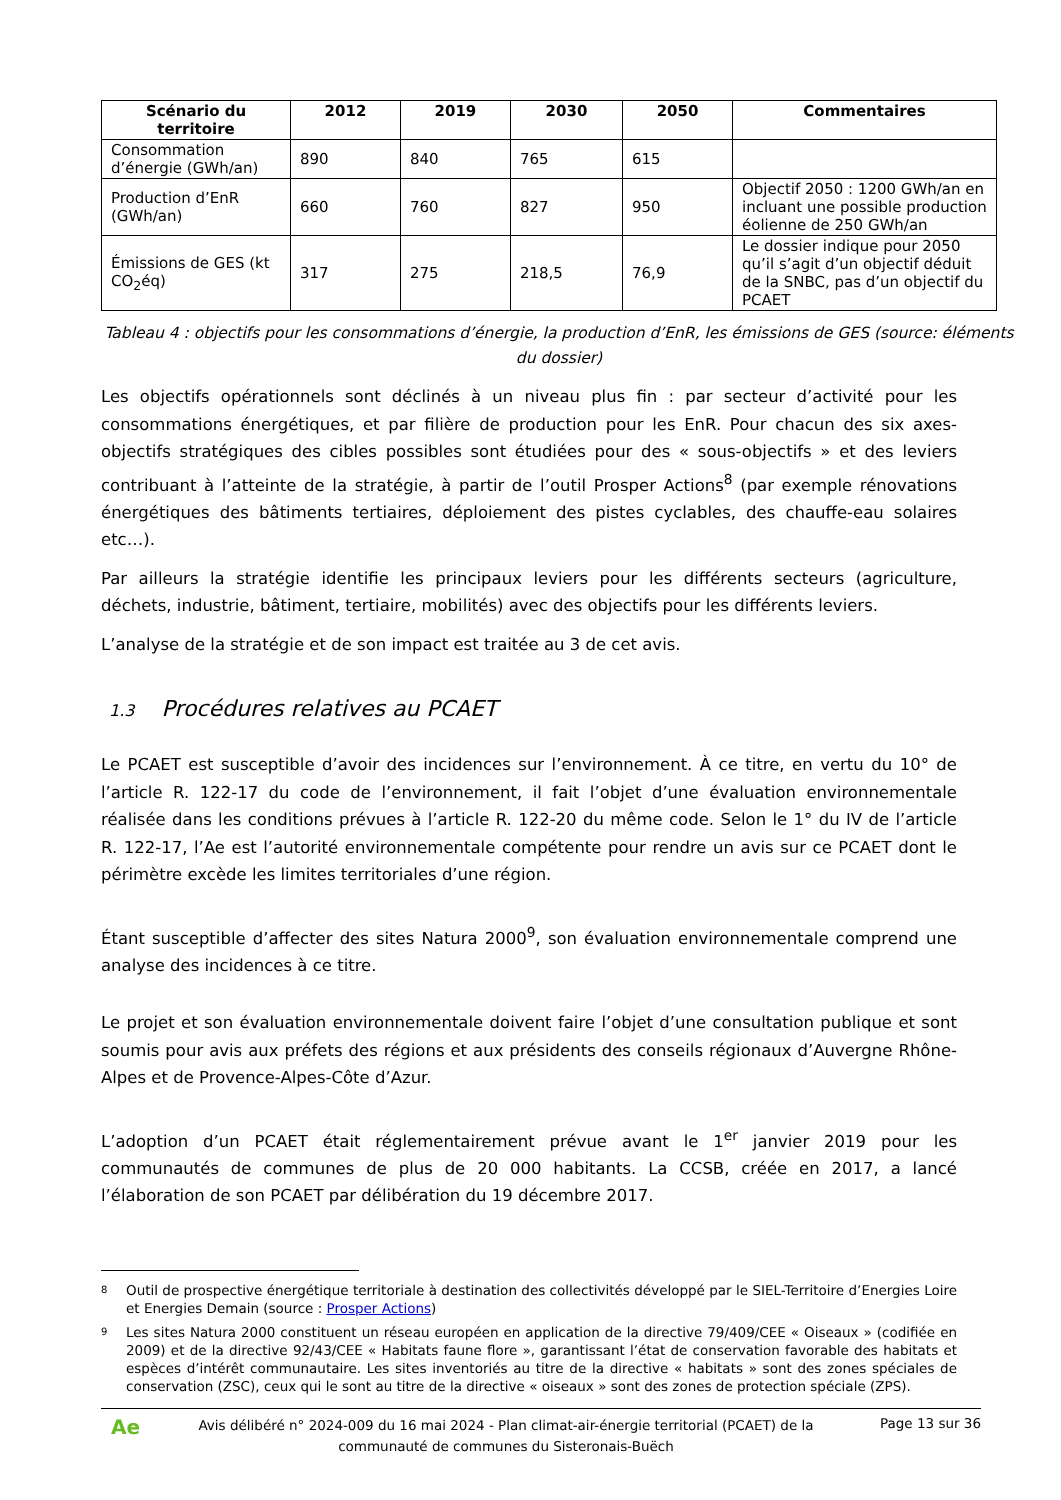| Scénario du territoire | 2012 | 2019 | 2030 | 2050 | Commentaires |
| --- | --- | --- | --- | --- | --- |
| Consommation d’énergie (GWh/an) | 890 | 840 | 765 | 615 | |
| Production d’EnR (GWh/an) | 660 | 760 | 827 | 950 | Objectif 2050 : 1200 GWh/an en incluant une possible production éolienne de 250 GWh/an |
| Émissions de GES (kt CO<sub>2</sub>éq) | 317 | 275 | 218,5 | 76,9 | Le dossier indique pour 2050 qu’il s’agit d’un objectif déduit de la SNBC, pas d’un objectif du PCAET |
Tableau 4 : objectifs pour les consommations d’énergie, la production d’EnR, les émissions de GES (source: éléments du dossier)
Les objectifs opérationnels sont déclinés à un niveau plus fin : par secteur d’activité pour les consommations énergétiques, et par filière de production pour les EnR. Pour chacun des six axes-objectifs stratégiques des cibles possibles sont étudiées pour des « sous-objectifs » et des leviers contribuant à l’atteinte de la stratégie, à partir de l’outil Prosper Actions<sup>8</sup> (par exemple rénovations énergétiques des bâtiments tertiaires, déploiement des pistes cyclables, des chauffe-eau solaires etc…).
Par ailleurs la stratégie identifie les principaux leviers pour les différents secteurs (agriculture, déchets, industrie, bâtiment, tertiaire, mobilités) avec des objectifs pour les différents leviers.
L’analyse de la stratégie et de son impact est traitée au 3 de cet avis.
1.3 Procédures relatives au PCAET
Le PCAET est susceptible d’avoir des incidences sur l’environnement. À ce titre, en vertu du 10° de l’article R. 122-17 du code de l’environnement, il fait l’objet d’une évaluation environnementale réalisée dans les conditions prévues à l’article R. 122-20 du même code. Selon le 1° du IV de l’article R. 122-17, l’Ae est l’autorité environnementale compétente pour rendre un avis sur ce PCAET dont le périmètre excède les limites territoriales d’une région.
Étant susceptible d’affecter des sites Natura 2000<sup>9</sup>, son évaluation environnementale comprend une analyse des incidences à ce titre.
Le projet et son évaluation environnementale doivent faire l’objet d’une consultation publique et sont soumis pour avis aux préfets des régions et aux présidents des conseils régionaux d’Auvergne Rhône-Alpes et de Provence-Alpes-Côte d’Azur.
L’adoption d’un PCAET était réglementairement prévue avant le 1<sup>er</sup> janvier 2019 pour les communautés de communes de plus de 20 000 habitants. La CCSB, créée en 2017, a lancé l’élaboration de son PCAET par délibération du 19 décembre 2017.
8 Outil de prospective énergétique territoriale à destination des collectivités développé par le SIEL-Territoire d’Energies Loire et Energies Demain (source : Prosper Actions)
9 Les sites Natura 2000 constituent un réseau européen en application de la directive 79/409/CEE « Oiseaux » (codifiée en 2009) et de la directive 92/43/CEE « Habitats faune flore », garantissant l’état de conservation favorable des habitats et espèces d’intérêt communautaire. Les sites inventoriés au titre de la directive « habitats » sont des zones spéciales de conservation (ZSC), ceux qui le sont au titre de la directive « oiseaux » sont des zones de protection spéciale (ZPS).
Ae
Avis délibéré n° 2024-009 du 16 mai 2024 - Plan climat-air-énergie territorial (PCAET) de la communauté de communes du Sisteronais-Buëch
Page 13 sur 36